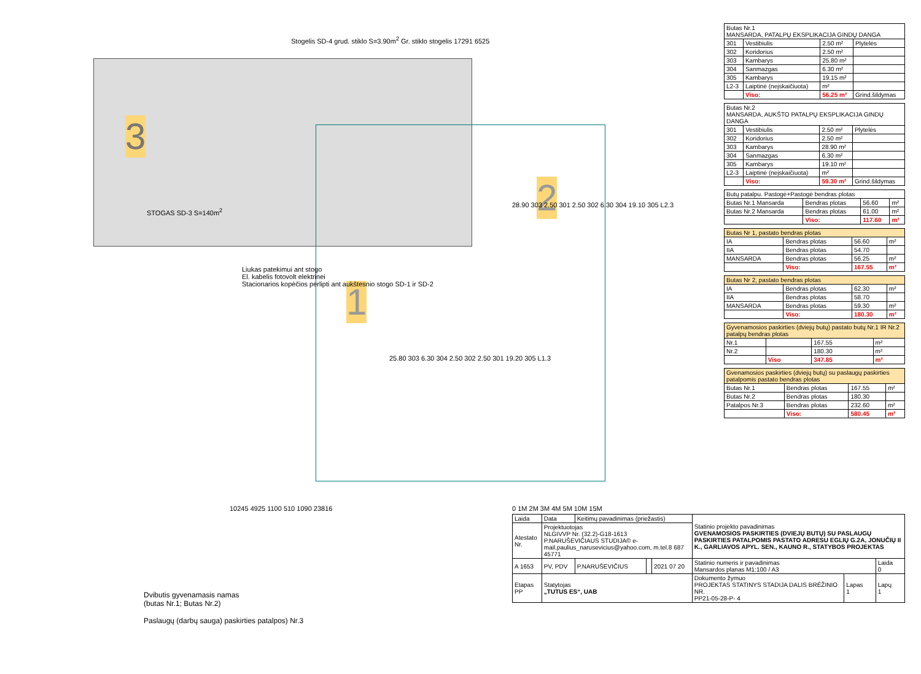3
2
1
Stogelis SD-4 grud. stiklo S=3.90m<sup>2</sup> Gr. stiklo stogelis 17291 6525
STOGAS SD-3 S=140m<sup>2</sup>
Liukas patekimui ant stogo
El. kabelis fotovolt elektrinei
Stacionarios kopėčios perlipti ant aukštesnio stogo SD-1 ir SD-2
25.80 303 6.30 304 2.50 302 2.50 301 19.20 305 L1.3
28.90 303 2.50 301 2.50 302 6.30 304 19.10 305 L2.3
10245 4925 1100 510 1090 23816 0 1M 2M 3M 4M 5M 10M 15M
Dvibutis gyvenamasis namas
(butas Nr.1; Butas Nr.2)
Paslaugų (darbų sauga) paskirties patalpos) Nr.3
| Laida | Data | Keitimų pavadinimas (priežastis) | | | Statinio projekto pavadinimas GVENAMOSIOS PASKIRTIES (DVIEJŲ BUTŲ) SU PASLAUGŲ PASKIRTIES PATALPOMIS PASTATO ADRESU EGLIŲ G.2A, JONUČIŲ II K., GARLIAVOS APYL. SEN., KAUNO R., STATYBOS PROJEKTAS | | |
| Atestato Nr. | Projektuotojas NLGIVVP Nr. (32.2)-G18-1613 P.NARUŠEVIČIAUS STUDIJA© e-mail.paulius_narusevicius@yahoo.com, m.tel.8 687 45771 | | | | | | |
| A 1653 | PV, PDV | P.NARUŠEVIČIUS | | 2021 07 20 | Statinio numeris ir pavadinimas Mansardos planas M1:100 / A3 | | Laida 0 |
| Etapas PP | Statytojas „TUTUS ES“, UAB | | | | Dokumento žymuo PROJEKTAS STATINYS STADIJA DALIS BRĖŽINIO NR. PP21-05-28-P- 4 | Lapas 1 | Lapų 1 |
| Butas Nr.1 MANSARDA, PATALPŲ EKSPLIKACIJA GINDŲ DANGA | | | |
| 301 | Vestibiulis | 2.50 m² | Plytelės |
| 302 | Koridorius | 2.50 m² | |
| 303 | Kambarys | 25.80 m² | |
| 304 | Sanmazgas | 6.30 m² | |
| 305 | Kambarys | 19.15 m² | |
| L2-3 | Laiptinė (neįskaičiuota) | m² | |
| | Viso: | 56.25 m² | Grind.šildymas |
| Butas Nr.2 MANSARDA, AUKŠTO PATALPŲ EKSPLIKACIJA GINDŲ DANGA | | | |
| 301 | Vestibiulis | 2.50 m² | Plytelės |
| 302 | Koridorius | 2.50 m² | |
| 303 | Kambarys | 28.90 m² | |
| 304 | Sanmazgas | 6.30 m² | |
| 305 | Kambarys | 19.10 m² | |
| L2-3 | Laiptinė (neįskaičiuota) | m² | |
| | Viso: | 59.30 m² | Grind.šildymas |
| Butų patalpu. Pastogė+Pastogė bendras plotas | | | |
| Butas Nr.1 Mansarda | Bendras plotas | 56.60 | m² |
| Butas Nr.2 Mansarda | Bendras plotas | 61.00 | m² |
| | Viso: | 117.60 | m² |
| Butas Nr 1, pastato bendras plotas | | | |
| IA | Bendras plotas | 56.60 | m² |
| IIA | Bendras plotas | 54.70 | |
| MANSARDA | Bendras plotas | 56.25 | m² |
| | Viso: | 167.55 | m² |
| Butas Nr 2, pastato bendras plotas | | | |
| IA | Bendras plotas | 62.30 | m² |
| IIA | Bendras plotas | 58.70 | |
| MANSARDA | Bendras plotas | 59.30 | m² |
| | Viso: | 180.30 | m² |
| Gyvenamosios paskirties (dviejų butų) pastato butų Nr.1 IR Nr.2 patalpų bendras plotas | | | |
| Nr.1 | | 167.55 | m² |
| Nr.2 | | 180.30 | m² |
| | Viso | 347.85 | m² |
| Gvenamosios paskirties (dviejų butų) su paslaugų paskirties patalpomis pastato bendras plotas | | | |
| Butas Nr.1 | Bendras plotas | 167.55 | m² |
| Butas Nr.2 | Bendras plotas | 180.30 | |
| Patalpos Nr.3 | Bendras plotas | 232.60 | m² |
| | Viso: | 580.45 | m² |